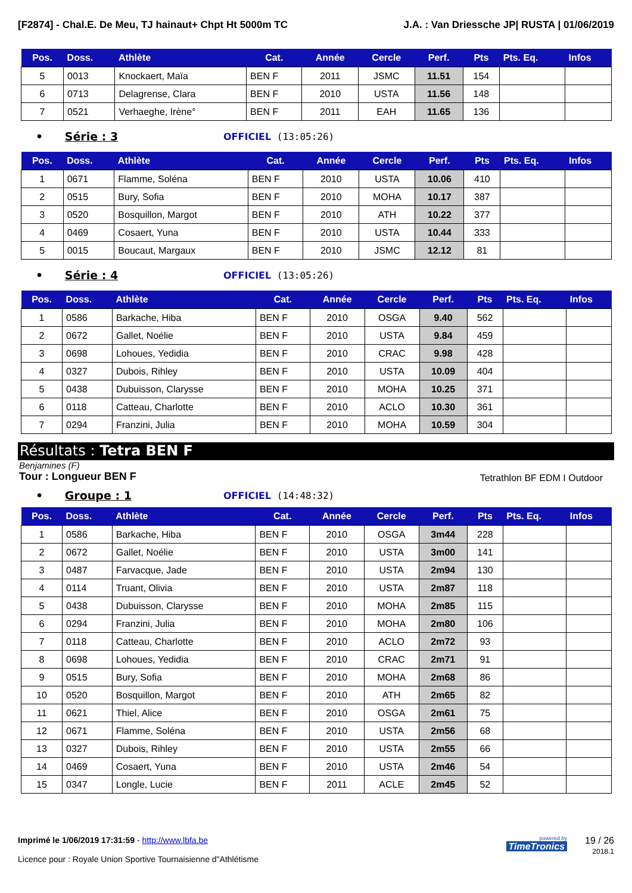[F2874] - Chal.E. De Meu, TJ hainaut+ Chpt Ht 5000m TC J.A. : Van Driessche JP| RUSTA | 01/06/2019
| Pos. | Doss. | Athlète | Cat. | Année | Cercle | Perf. | Pts | Pts. Eq. | Infos |
| --- | --- | --- | --- | --- | --- | --- | --- | --- | --- |
| 5 | 0013 | Knockaert, Maïa | BEN F | 2011 | JSMC | 11.51 | 154 | | |
| 6 | 0713 | Delagrense, Clara | BEN F | 2010 | USTA | 11.56 | 148 | | |
| 7 | 0521 | Verhaeghe, Irène° | BEN F | 2011 | EAH | 11.65 | 136 | | |
• Série : 3 OFFICIEL (13:05:26)
| Pos. | Doss. | Athlète | Cat. | Année | Cercle | Perf. | Pts | Pts. Eq. | Infos |
| --- | --- | --- | --- | --- | --- | --- | --- | --- | --- |
| 1 | 0671 | Flamme, Soléna | BEN F | 2010 | USTA | 10.06 | 410 | | |
| 2 | 0515 | Bury, Sofia | BEN F | 2010 | MOHA | 10.17 | 387 | | |
| 3 | 0520 | Bosquillon, Margot | BEN F | 2010 | ATH | 10.22 | 377 | | |
| 4 | 0469 | Cosaert, Yuna | BEN F | 2010 | USTA | 10.44 | 333 | | |
| 5 | 0015 | Boucaut, Margaux | BEN F | 2010 | JSMC | 12.12 | 81 | | |
• Série : 4 OFFICIEL (13:05:26)
| Pos. | Doss. | Athlète | Cat. | Année | Cercle | Perf. | Pts | Pts. Eq. | Infos |
| --- | --- | --- | --- | --- | --- | --- | --- | --- | --- |
| 1 | 0586 | Barkache, Hiba | BEN F | 2010 | OSGA | 9.40 | 562 | | |
| 2 | 0672 | Gallet, Noélie | BEN F | 2010 | USTA | 9.84 | 459 | | |
| 3 | 0698 | Lohoues, Yedidia | BEN F | 2010 | CRAC | 9.98 | 428 | | |
| 4 | 0327 | Dubois, Rihley | BEN F | 2010 | USTA | 10.09 | 404 | | |
| 5 | 0438 | Dubuisson, Clarysse | BEN F | 2010 | MOHA | 10.25 | 371 | | |
| 6 | 0118 | Catteau, Charlotte | BEN F | 2010 | ACLO | 10.30 | 361 | | |
| 7 | 0294 | Franzini, Julia | BEN F | 2010 | MOHA | 10.59 | 304 | | |
Résultats : Tetra BEN F
Benjamines (F)
Tour : Longueur BEN F Tetrathlon BF EDM I Outdoor
• Groupe : 1 OFFICIEL (14:48:32)
| Pos. | Doss. | Athlète | Cat. | Année | Cercle | Perf. | Pts | Pts. Eq. | Infos |
| --- | --- | --- | --- | --- | --- | --- | --- | --- | --- |
| 1 | 0586 | Barkache, Hiba | BEN F | 2010 | OSGA | 3m44 | 228 | | |
| 2 | 0672 | Gallet, Noélie | BEN F | 2010 | USTA | 3m00 | 141 | | |
| 3 | 0487 | Farvacque, Jade | BEN F | 2010 | USTA | 2m94 | 130 | | |
| 4 | 0114 | Truant, Olivia | BEN F | 2010 | USTA | 2m87 | 118 | | |
| 5 | 0438 | Dubuisson, Clarysse | BEN F | 2010 | MOHA | 2m85 | 115 | | |
| 6 | 0294 | Franzini, Julia | BEN F | 2010 | MOHA | 2m80 | 106 | | |
| 7 | 0118 | Catteau, Charlotte | BEN F | 2010 | ACLO | 2m72 | 93 | | |
| 8 | 0698 | Lohoues, Yedidia | BEN F | 2010 | CRAC | 2m71 | 91 | | |
| 9 | 0515 | Bury, Sofia | BEN F | 2010 | MOHA | 2m68 | 86 | | |
| 10 | 0520 | Bosquillon, Margot | BEN F | 2010 | ATH | 2m65 | 82 | | |
| 11 | 0621 | Thiel, Alice | BEN F | 2010 | OSGA | 2m61 | 75 | | |
| 12 | 0671 | Flamme, Soléna | BEN F | 2010 | USTA | 2m56 | 68 | | |
| 13 | 0327 | Dubois, Rihley | BEN F | 2010 | USTA | 2m55 | 66 | | |
| 14 | 0469 | Cosaert, Yuna | BEN F | 2010 | USTA | 2m46 | 54 | | |
| 15 | 0347 | Longle, Lucie | BEN F | 2011 | ACLE | 2m45 | 52 | | |
Imprimé le 1/06/2019 17:31:59 - http://www.lbfa.be
Licence pour : Royale Union Sportive Tournaisienne d"Athlétisme
powered by
TimeTronics
19 / 26
2018.1